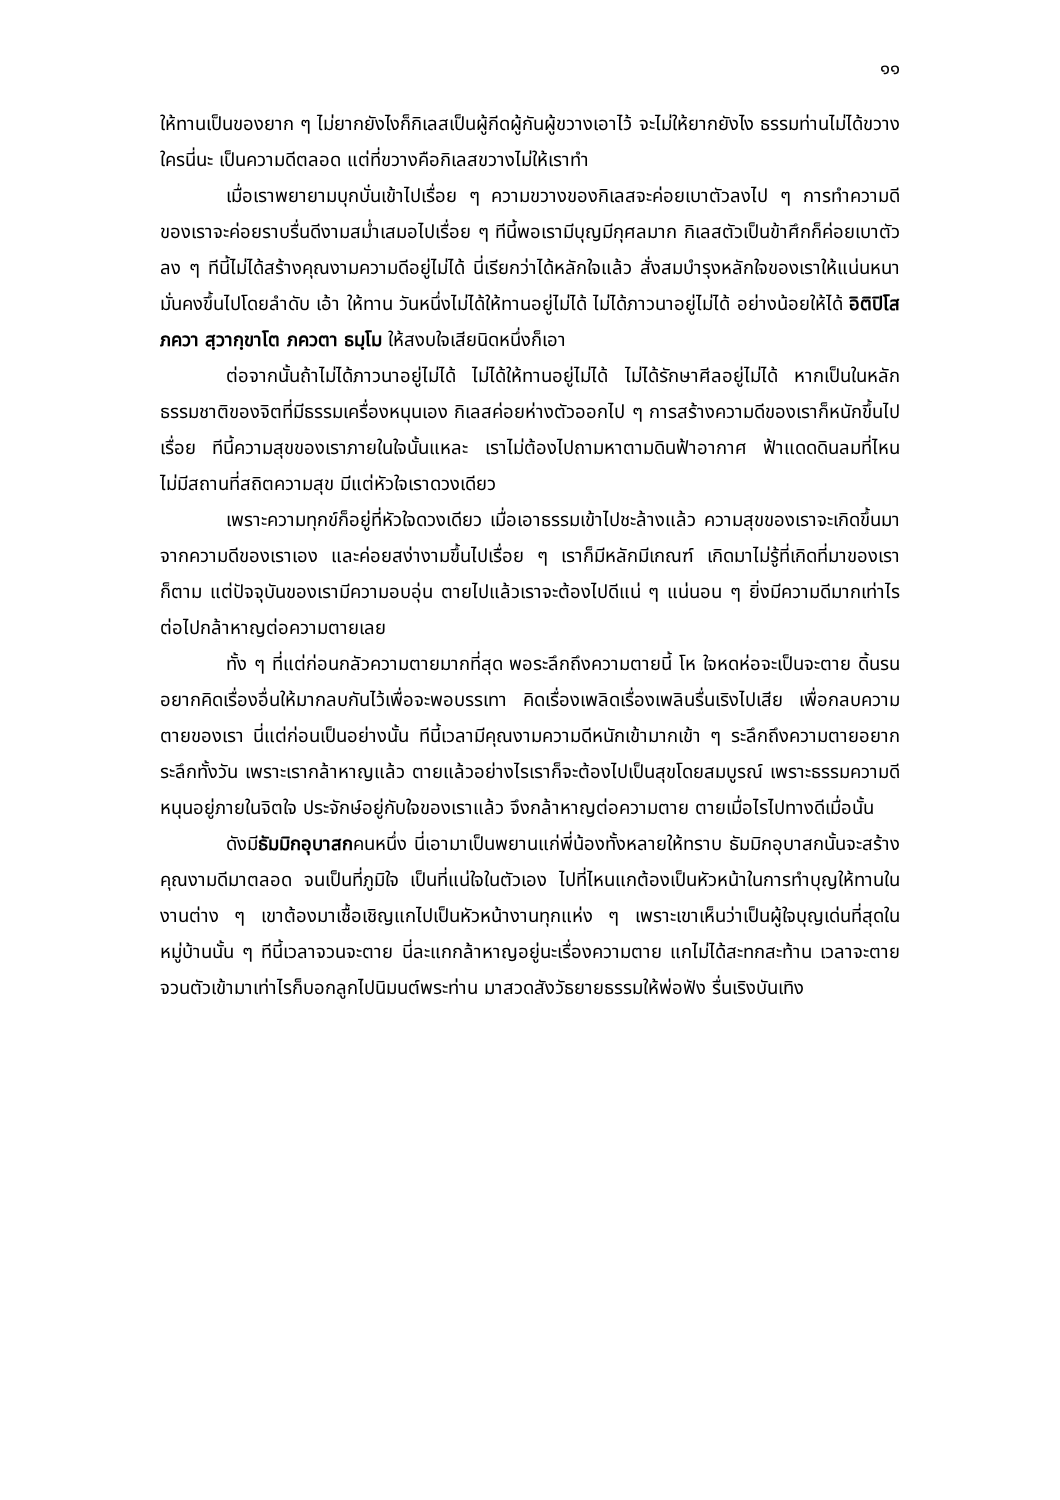๑๑
ให้ทานเป็นของยาก ๆ ไม่ยากยังไงก็กิเลสเป็นผู้กีดผู้กันผู้ขวางเอาไว้ จะไม่ให้ยากยังไง ธรรมท่านไม่ได้ขวางใครนี่นะ เป็นความดีตลอด แต่ที่ขวางคือกิเลสขวางไม่ให้เราทำ
เมื่อเราพยายามบุกบั่นเข้าไปเรื่อย ๆ ความขวางของกิเลสจะค่อยเบาตัวลงไป ๆ การทำความดีของเราจะค่อยราบรื่นดีงามสม่ำเสมอไปเรื่อย ๆ ทีนี้พอเรามีบุญมีกุศลมาก กิเลสตัวเป็นข้าศึกก็ค่อยเบาตัวลง ๆ ทีนี้ไม่ได้สร้างคุณงามความดีอยู่ไม่ได้ นี่เรียกว่าได้หลักใจแล้ว สั่งสมบำรุงหลักใจของเราให้แน่นหนามั่นคงขึ้นไปโดยลำดับ เอ้า ให้ทาน วันหนึ่งไม่ได้ให้ทานอยู่ไม่ได้ ไม่ได้ภาวนาอยู่ไม่ได้ อย่างน้อยให้ได้ อิติปิโส ภควา สฺวากฺขาโต ภควตา ธมฺโม ให้สงบใจเสียนิดหนึ่งก็เอา
ต่อจากนั้นถ้าไม่ได้ภาวนาอยู่ไม่ได้ ไม่ได้ให้ทานอยู่ไม่ได้ ไม่ได้รักษาศีลอยู่ไม่ได้ หากเป็นในหลักธรรมชาติของจิตที่มีธรรมเครื่องหนุนเอง กิเลสค่อยห่างตัวออกไป ๆ การสร้างความดีของเราก็หนักขึ้นไปเรื่อย ทีนี้ความสุขของเราภายในใจนั้นแหละ เราไม่ต้องไปถามหาตามดินฟ้าอากาศ ฟ้าแดดดินลมที่ไหน ไม่มีสถานที่สถิตความสุข มีแต่หัวใจเราดวงเดียว
เพราะความทุกข์ก็อยู่ที่หัวใจดวงเดียว เมื่อเอาธรรมเข้าไปชะล้างแล้ว ความสุขของเราจะเกิดขึ้นมาจากความดีของเราเอง และค่อยสง่างามขึ้นไปเรื่อย ๆ เราก็มีหลักมีเกณฑ์ เกิดมาไม่รู้ที่เกิดที่มาของเราก็ตาม แต่ปัจจุบันของเรามีความอบอุ่น ตายไปแล้วเราจะต้องไปดีแน่ ๆ แน่นอน ๆ ยิ่งมีความดีมากเท่าไร ต่อไปกล้าหาญต่อความตายเลย
ทั้ง ๆ ที่แต่ก่อนกลัวความตายมากที่สุด พอระลึกถึงความตายนี้ โห ใจหดห่อจะเป็นจะตาย ดิ้นรน อยากคิดเรื่องอื่นให้มากลบกันไว้เพื่อจะพอบรรเทา คิดเรื่องเพลิดเรื่องเพลินรื่นเริงไปเสีย เพื่อกลบความตายของเรา นี่แต่ก่อนเป็นอย่างนั้น ทีนี้เวลามีคุณงามความดีหนักเข้ามากเข้า ๆ ระลึกถึงความตายอยากระลึกทั้งวัน เพราะเรากล้าหาญแล้ว ตายแล้วอย่างไรเราก็จะต้องไปเป็นสุขโดยสมบูรณ์ เพราะธรรมความดีหนุนอยู่ภายในจิตใจ ประจักษ์อยู่กับใจของเราแล้ว จึงกล้าหาญต่อความตาย ตายเมื่อไรไปทางดีเมื่อนั้น
ดังมีธัมมิกอุบาสกคนหนึ่ง นี่เอามาเป็นพยานแก่พี่น้องทั้งหลายให้ทราบ ธัมมิกอุบาสกนั้นจะสร้างคุณงามดีมาตลอด จนเป็นที่ภูมิใจ เป็นที่แน่ใจในตัวเอง ไปที่ไหนแกต้องเป็นหัวหน้าในการทำบุญให้ทานในงานต่าง ๆ เขาต้องมาเชื้อเชิญแกไปเป็นหัวหน้างานทุกแห่ง ๆ เพราะเขาเห็นว่าเป็นผู้ใจบุญเด่นที่สุดในหมู่บ้านนั้น ๆ ทีนี้เวลาจวนจะตาย นี่ละแกกล้าหาญอยู่นะเรื่องความตาย แกไม่ได้สะทกสะท้าน เวลาจะตายจวนตัวเข้ามาเท่าไรก็บอกลูกไปนิมนต์พระท่าน มาสวดสังวัธยายธรรมให้พ่อฟัง รื่นเริงบันเทิง